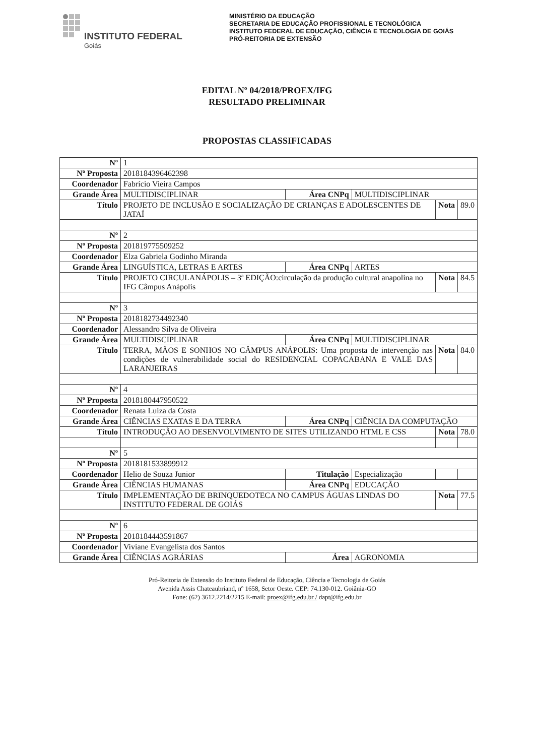INSTITUTO FEDERAL
Goiás
MINISTÉRIO DA EDUCAÇÃO
SECRETARIA DE EDUCAÇÃO PROFISSIONAL E TECNOLÓGICA
INSTITUTO FEDERAL DE EDUCAÇÃO, CIÊNCIA E TECNOLOGIA DE GOIÁS
PRÓ-REITORIA DE EXTENSÃO
EDITAL Nº 04/2018/PROEX/IFG
RESULTADO PRELIMINAR
PROPOSTAS CLASSIFICADAS
| Nº | 1 | | | | |
| Nº Proposta | 2018184396462398 | | | | |
| Coordenador | Fabrício Vieira Campos | | | | |
| Grande Área | MULTIDISCIPLINAR | Área CNPq | MULTIDISCIPLINAR | | |
| Título | PROJETO DE INCLUSÃO E SOCIALIZAÇÃO DE CRIANÇAS E ADOLESCENTES DE JATAÍ | | | Nota | 89.0 |
| Nº | 2 | | | | |
| Nº Proposta | 201819775509252 | | | | |
| Coordenador | Elza Gabriela Godinho Miranda | | | | |
| Grande Área | LINGUÍSTICA, LETRAS E ARTES | Área CNPq | ARTES | | |
| Título | PROJETO CIRCULANÁPOLIS – 3ª EDIÇÃO:circulação da produção cultural anapolina no IFG Câmpus Anápolis | | | Nota | 84.5 |
| Nº | 3 | | | | |
| Nº Proposta | 2018182734492340 | | | | |
| Coordenador | Alessandro Silva de Oliveira | | | | |
| Grande Área | MULTIDISCIPLINAR | Área CNPq | MULTIDISCIPLINAR | | |
| Título | TERRA, MÃOS E SONHOS NO CÂMPUS ANÁPOLIS: Uma proposta de intervenção nas condições de vulnerabilidade social do RESIDENCIAL COPACABANA E VALE DAS LARANJEIRAS | | | Nota | 84.0 |
| Nº | 4 | | | | |
| Nº Proposta | 2018180447950522 | | | | |
| Coordenador | Renata Luiza da Costa | | | | |
| Grande Área | CIÊNCIAS EXATAS E DA TERRA | Área CNPq | CIÊNCIA DA COMPUTAÇÃO | | |
| Título | INTRODUÇÃO AO DESENVOLVIMENTO DE SITES UTILIZANDO HTML E CSS | | | Nota | 78.0 |
| Nº | 5 | | | | |
| Nº Proposta | 2018181533899912 | | | | |
| Coordenador | Helio de Souza Junior | Titulação | Especialização | | |
| Grande Área | CIÊNCIAS HUMANAS | Área CNPq | EDUCAÇÃO | | |
| Título | IMPLEMENTAÇÃO DE BRINQUEDOTECA NO CAMPUS ÁGUAS LINDAS DO INSTITUTO FEDERAL DE GOIÁS | | | Nota | 77.5 |
| Nº | 6 | | | | |
| Nº Proposta | 2018184443591867 | | | | |
| Coordenador | Viviane Evangelista dos Santos | | | | |
| Grande Área | CIÊNCIAS AGRÁRIAS | Área | AGRONOMIA | | |
Pró-Reitoria de Extensão do Instituto Federal de Educação, Ciência e Tecnologia de Goiás
Avenida Assis Chateaubriand, nº 1658, Setor Oeste. CEP: 74.130-012. Goiânia-GO
Fone: (62) 3612.2214/2215 E-mail: proex@ifg.edu.br / dapt@ifg.edu.br